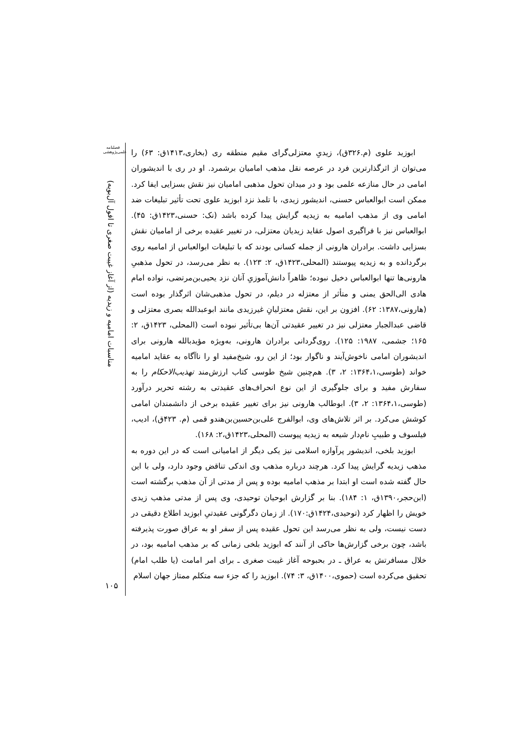فصلنامه علمی‌پژوهشی
مناسبات امامیه و زیدیه (از آغاز غیبت صغری تا افول آل‌بویه)
۱۰۵
ابوزید علوی (م.۳۲۶ق)، زیدیِ معتزلی‌گرای مقیم منطقه ری (بخاری،۱۴۱۳ق: ۶۳) را می‌توان از اثرگذارترین فرد در عرصه نقل مذهب امامیان برشمرد. او در ری با اندیشوران امامی در حال منازعه علمی بود و در میدان تحول مذهبی امامیان نیز نقش بسزایی ایفا کرد. ممکن است ابوالعباس حسنی، اندیشور زیدی، با تلمذ نزد ابوزید علوی تحت تأثیر تبلیغات ضد امامی وی از مذهب امامیه به زیدیه گرایش پیدا کرده باشد (نک: حسنی،۱۴۲۳ق: ۴۵). ابوالعباس نیز با فراگیری اصول عقاید زیدیان معتزلی، در تغییر عقیده برخی از امامیان نقش بسزایی داشت. برادران هارونی از جمله کسانی بودند که با تبلیغات ابوالعباس از امامیه روی برگردانده و به زیدیه پیوستند (المحلی،۱۴۲۳ق، ۲: ۱۲۳). به نظر می‌رسد، در تحول مذهبیِ هارونی‌ها تنها ابوالعباس دخیل نبوده؛ ظاهراً دانش‌آموزیِ آنان نزد یحیی‌بن‌مرتضی، نواده امام هادی الی‌الحق یمنی و متأثر از معتزله در دیلم، در تحول مذهبی‌شان اثرگذار بوده است (هارونی،۱۳۸۷: ۶۲). افزون بر این، نقش معتزلیانِ غیرزیدی مانند ابوعبدالله بصری معتزلی و قاضی عبدالجبار معتزلی نیز در تغییر عقیدتی آن‌ها بی‌تأثیر نبوده است (المحلی، ۱۴۲۳ق، ۲: ۱۶۵؛ جشمی، ۱۹۸۷: ۱۲۵). روی‌گردانی برادران هارونی، به‌ویژه مؤیدبالله هارونی برای اندیشوران امامی ناخوش‌آیند و ناگوار بود؛ از این رو، شیخ‌مفید او را ناآگاه به عقاید امامیه خواند (طوسی،۱۳۶۴،۱: ۲، ۳). هم‌چنین شیخ طوسی کتاب ارزش‌مند تهذیب‌الاحکام را به سفارش مفید و برای جلوگیری از این نوع انحراف‌های عقیدتی به رشته تحریر درآورد (طوسی،۱۳۶۴،۱: ۲، ۳). ابوطالب هارونی نیز برای تغییر عقیده برخی از دانشمندان امامی کوشش می‌کرد. بر اثر تلاش‌های وی، ابوالفرج علی‌بن‌حسین‌بن‌هندو قمی (م. ۴۲۳ق)، ادیب، فیلسوف و طبیبِ نام‌دار شیعه به زیدیه پیوست (المحلی،۱۴۲۳ق،۲: ۱۶۸).
ابوزید بلخی، اندیشور پرآوازه اسلامی نیز یکی دیگر از امامیانی است که در این دوره به مذهب زیدیه گرایش پیدا کرد. هرچند درباره مذهب وی اندکی تناقض وجود دارد، ولی با این حال گفته شده است او ابتدا بر مذهب امامیه بوده و پس از مدتی از آن مذهب برگشته است (ابن‌حجر،۱۳۹۰ق، ۱: ۱۸۴). بنا بر گزارش ابوحیان توحیدی، وی پس از مدتی مذهب زیدی خویش را اظهار کرد (توحیدی،۱۴۲۴ق:۱۷۰). از زمان دگرگونی عقیدتیِ ابوزید اطلاع دقیقی در دست نیست، ولی به نظر می‌رسد این تحول عقیده پس از سفر او به عراق صورت پذیرفته باشد، چون برخی گزارش‌ها حاکی از آنند که ابوزید بلخی زمانی که بر مذهب امامیه بود، در خلال مسافرتش به عراق ـ در بحبوحه آغاز غیبت صغری ـ برای امر امامت (یا طلب امام) تحقیق می‌کرده است (حموی،۱۴۰۰ق، ۳: ۷۴). ابوزید را که جزء سه متکلم ممتاز جهان اسلام